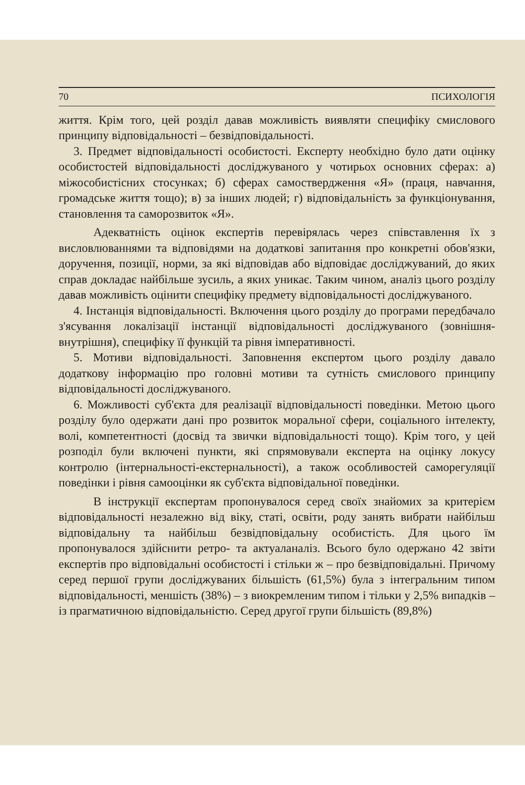70 ПСИХОЛОГІЯ
життя. Крім того, цей розділ давав можливість виявляти специфіку смислового принципу відповідальності – безвідповідальності.
3. Предмет відповідальності особистості. Експерту необхідно було дати оцінку особистостей відповідальності досліджуваного у чотирьох основних сферах: а) міжособистісних стосунках; б) сферах самоствердження «Я» (праця, навчання, громадське життя тощо); в) за інших людей; г) відповідальність за функціонування, становлення та саморозвиток «Я».
Адекватність оцінок експертів перевірялась через співставлення їх з висловлюваннями та відповідями на додаткові запитання про конкретні обов'язки, доручення, позиції, норми, за які відповідав або відповідає досліджуваний, до яких справ докладає найбільше зусиль, а яких уникає. Таким чином, аналіз цього розділу давав можливість оцінити специфіку предмету відповідальності досліджуваного.
4. Інстанція відповідальності. Включення цього розділу до програми передбачало з'ясування локалізації інстанції відповідальності досліджуваного (зовнішня-внутрішня), специфіку її функцій та рівня імперативності.
5. Мотиви відповідальності. Заповнення експертом цього розділу давало додаткову інформацію про головні мотиви та сутність смислового принципу відповідальності досліджуваного.
6. Можливості суб'єкта для реалізації відповідальності поведінки. Метою цього розділу було одержати дані про розвиток моральної сфери, соціального інтелекту, волі, компетентності (досвід та звички відповідальності тощо). Крім того, у цей розподіл були включені пункти, які спрямовували експерта на оцінку локусу контролю (інтернальності-екстернальності), а також особливостей саморегуляції поведінки і рівня самооцінки як суб'єкта відповідальної поведінки.
В інструкції експертам пропонувалося серед своїх знайомих за критерієм відповідальності незалежно від віку, статі, освіти, роду занять вибрати найбільш відповідальну та найбільш безвідповідальну особистість. Для цього їм пропонувалося здійснити ретро- та актуаланаліз. Всього було одержано 42 звіти експертів про відповідальні особистості і стільки ж – про безвідповідальні. Причому серед першої групи досліджуваних більшість (61,5%) була з інтегральним типом відповідальності, меншість (38%) – з виокремленим типом і тільки у 2,5% випадків – із прагматичною відповідальністю. Серед другої групи більшість (89,8%)